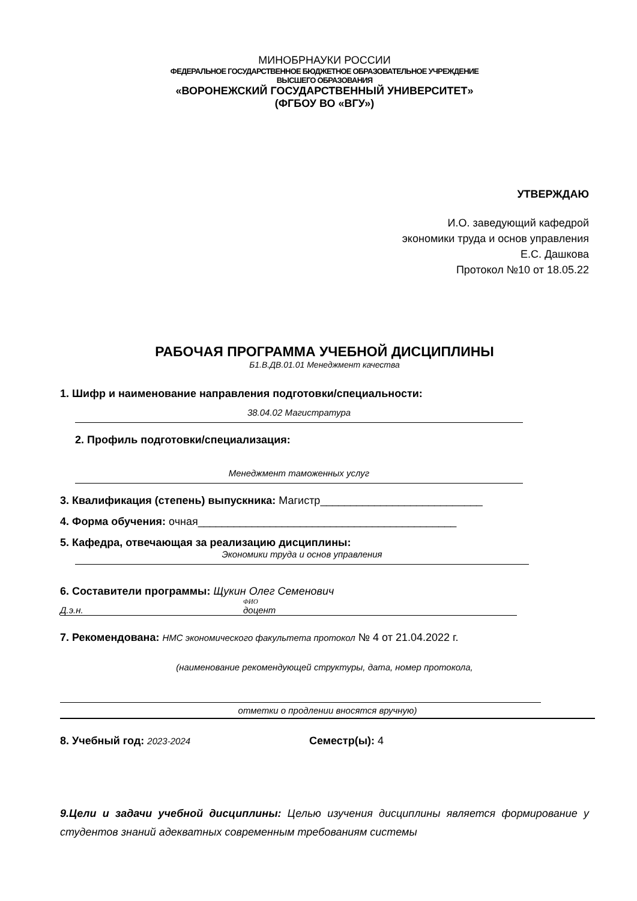МИНОБРНАУКИ РОССИИ
ФЕДЕРАЛЬНОЕ ГОСУДАРСТВЕННОЕ БЮДЖЕТНОЕ ОБРАЗОВАТЕЛЬНОЕ УЧРЕЖДЕНИЕ
ВЫСШЕГО ОБРАЗОВАНИЯ
«ВОРОНЕЖСКИЙ ГОСУДАРСТВЕННЫЙ УНИВЕРСИТЕТ»
(ФГБОУ ВО «ВГУ»)
УТВЕРЖДАЮ
И.О. заведующий кафедрой
экономики труда и основ управления
Е.С. Дашкова
Протокол №10 от 18.05.22
РАБОЧАЯ ПРОГРАММА УЧЕБНОЙ ДИСЦИПЛИНЫ
Б1.В.ДВ.01.01 Менеджмент качества
1. Шифр и наименование направления подготовки/специальности:
38.04.02 Магистратура
2. Профиль подготовки/специализация:
Менеджмент таможенных услуг
3. Квалификация (степень) выпускника: Магистр___________________________
4. Форма обучения: очная___________________________________________
5. Кафедра, отвечающая за реализацию дисциплины:
Экономики труда и основ управления
6. Составители программы: Щукин Олег Семенович
ФИО
Д.э.н. доцент
7. Рекомендована: НМС экономического факультета протокол № 4 от 21.04.2022 г.
(наименование рекомендующей структуры, дата, номер протокола,
отметки о продлении вносятся вручную)
8. Учебный год: 2023-2024 Семестр(ы): 4
9.Цели и задачи учебной дисциплины: Целью изучения дисциплины является формирование у студентов знаний адекватных современным требованиям системы